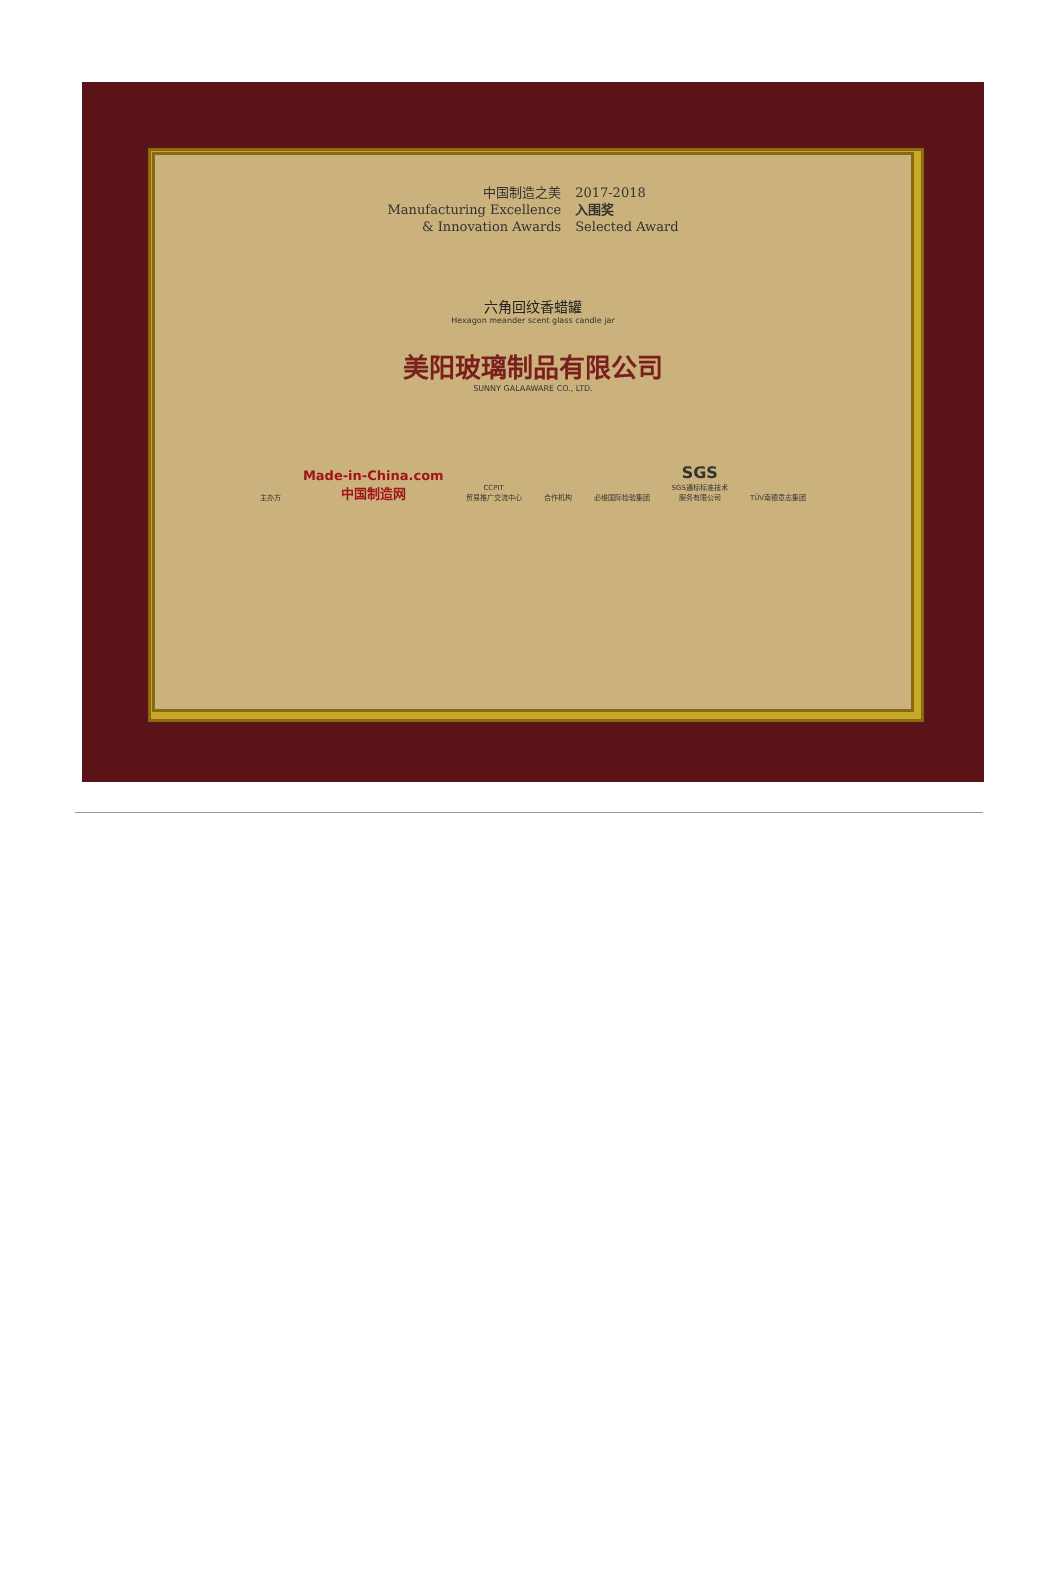中国制造之美
Manufacturing Excellence
& Innovation Awards
2017-2018
入围奖
Selected Award
六角回纹香蜡罐
Hexagon meander scent glass candle jar
美阳玻璃制品有限公司
SUNNY GALAAWARE CO., LTD.
主办方 Made-in-China.com
中国制造网 CCPIT
贸易推广交流中心 合作机构 必维国际检验集团 SGS
SGS通标标准技术
服务有限公司 TÜV南德意志集团